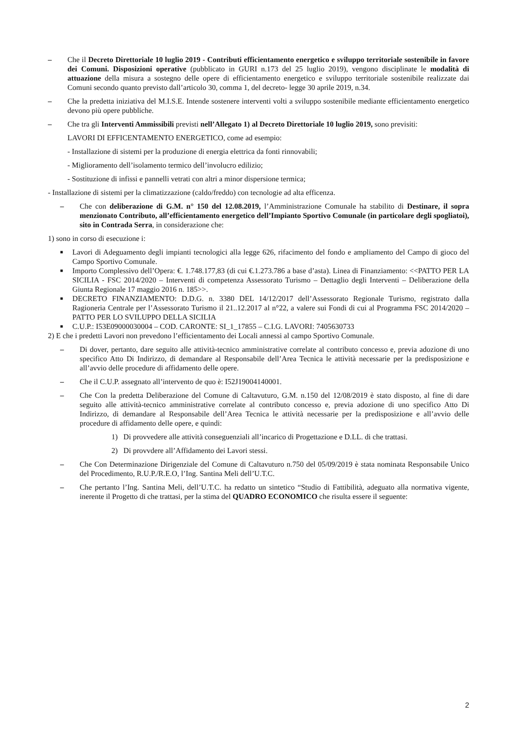– Che il Decreto Direttoriale 10 luglio 2019 - Contributi efficientamento energetico e sviluppo territoriale sostenibile in favore dei Comuni. Disposizioni operative (pubblicato in GURI n.173 del 25 luglio 2019), vengono disciplinate le modalità di attuazione della misura a sostegno delle opere di efficientamento energetico e sviluppo territoriale sostenibile realizzate dai Comuni secondo quanto previsto dall’articolo 30, comma 1, del decreto- legge 30 aprile 2019, n.34.
– Che la predetta iniziativa del M.I.S.E. Intende sostenere interventi volti a sviluppo sostenibile mediante efficientamento energetico devono più opere pubbliche.
– Che tra gli Interventi Ammissibili previsti nell’Allegato 1) al Decreto Direttoriale 10 luglio 2019, sono previsiti:
LAVORI DI EFFICENTAMENTO ENERGETICO, come ad esempio:
- Installazione di sistemi per la produzione di energia elettrica da fonti rinnovabili;
- Miglioramento dell’isolamento termico dell’involucro edilizio;
- Sostituzione di infissi e pannelli vetrati con altri a minor dispersione termica;
- Installazione di sistemi per la climatizzazione (caldo/freddo) con tecnologie ad alta efficenza.
– Che con deliberazione di G.M. n° 150 del 12.08.2019, l’Amministrazione Comunale ha stabilito di Destinare, il sopra menzionato Contributo, all’efficientamento energetico dell’Impianto Sportivo Comunale (in particolare degli spogliatoi), sito in Contrada Serra, in considerazione che:
1) sono in corso di esecuzione i:
■
Lavori di Adeguamento degli impianti tecnologici alla legge 626, rifacimento del fondo e ampliamento del Campo di gioco del Campo Sportivo Comunale.
■
Importo Complessivo dell’Opera: €. 1.748.177,83 (di cui €.1.273.786 a base d’asta). Linea di Finanziamento: <<PATTO PER LA SICILIA - FSC 2014/2020 – Interventi di competenza Assessorato Turismo – Dettaglio degli Interventi – Deliberazione della Giunta Regionale 17 maggio 2016 n. 185>>.
■
DECRETO FINANZIAMENTO: D.D.G. n. 3380 DEL 14/12/2017 dell’Assessorato Regionale Turismo, registrato dalla Ragioneria Centrale per l’Assessorato Turismo il 21..12.2017 al n°22, a valere sui Fondi di cui al Programma FSC 2014/2020 – PATTO PER LO SVILUPPO DELLA SICILIA
■
C.U.P.: I53E09000030004 – COD. CARONTE: SI_1_17855 – C.I.G. LAVORI: 7405630733
2) E che i predetti Lavori non prevedono l’efficientamento dei Locali annessi al campo Sportivo Comunale.
– Di dover, pertanto, dare seguito alle attività-tecnico amministrative correlate al contributo concesso e, previa adozione di uno specifico Atto Di Indirizzo, di demandare al Responsabile dell’Area Tecnica le attività necessarie per la predisposizione e all’avvio delle procedure di affidamento delle opere.
– Che il C.U.P. assegnato all’intervento de quo è: I52J19004140001.
– Che Con la predetta Deliberazione del Comune di Caltavuturo, G.M. n.150 del 12/08/2019 è stato disposto, al fine di dare seguito alle attività-tecnico amministrative correlate al contributo concesso e, previa adozione di uno specifico Atto Di Indirizzo, di demandare al Responsabile dell’Area Tecnica le attività necessarie per la predisposizione e all’avvio delle procedure di affidamento delle opere, e quindi:
1) Di provvedere alle attività conseguenziali all’incarico di Progettazione e D.LL. di che trattasi.
2) Di provvdere all’Affidamento dei Lavori stessi.
– Che Con Determinazione Dirigenziale del Comune di Caltavuturo n.750 del 05/09/2019 è stata nominata Responsabile Unico del Procedimento, R.U.P./R.E.O, l’Ing. Santina Meli dell’U.T.C.
– Che pertanto l’Ing. Santina Meli, dell’U.T.C. ha redatto un sintetico “Studio di Fattibilità, adeguato alla normativa vigente, inerente il Progetto di che trattasi, per la stima del QUADRO ECONOMICO che risulta essere il seguente:
2